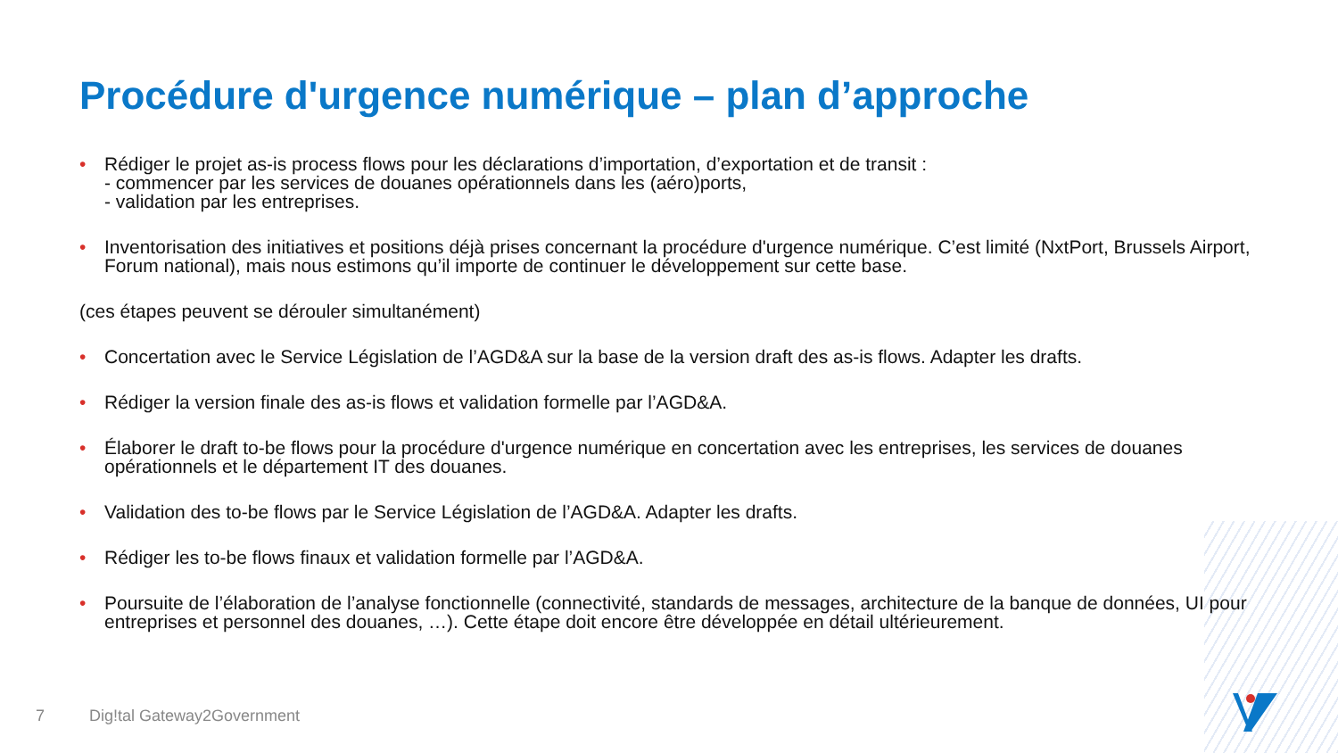Procédure d'urgence numérique – plan d’approche
• Rédiger le projet as-is process flows pour les déclarations d’importation, d’exportation et de transit :
- commencer par les services de douanes opérationnels dans les (aéro)ports,
- validation par les entreprises.
• Inventorisation des initiatives et positions déjà prises concernant la procédure d'urgence numérique. C’est limité (NxtPort, Brussels Airport, Forum national), mais nous estimons qu’il importe de continuer le développement sur cette base.
(ces étapes peuvent se dérouler simultanément)
• Concertation avec le Service Législation de l’AGD&A sur la base de la version draft des as-is flows. Adapter les drafts.
• Rédiger la version finale des as-is flows et validation formelle par l’AGD&A.
• Élaborer le draft to-be flows pour la procédure d'urgence numérique en concertation avec les entreprises, les services de douanes opérationnels et le département IT des douanes.
• Validation des to-be flows par le Service Législation de l’AGD&A. Adapter les drafts.
• Rédiger les to-be flows finaux et validation formelle par l’AGD&A.
• Poursuite de l’élaboration de l’analyse fonctionnelle (connectivité, standards de messages, architecture de la banque de données, UI pour entreprises et personnel des douanes, …). Cette étape doit encore être développée en détail ultérieurement.
7 Dig!tal Gateway2Government